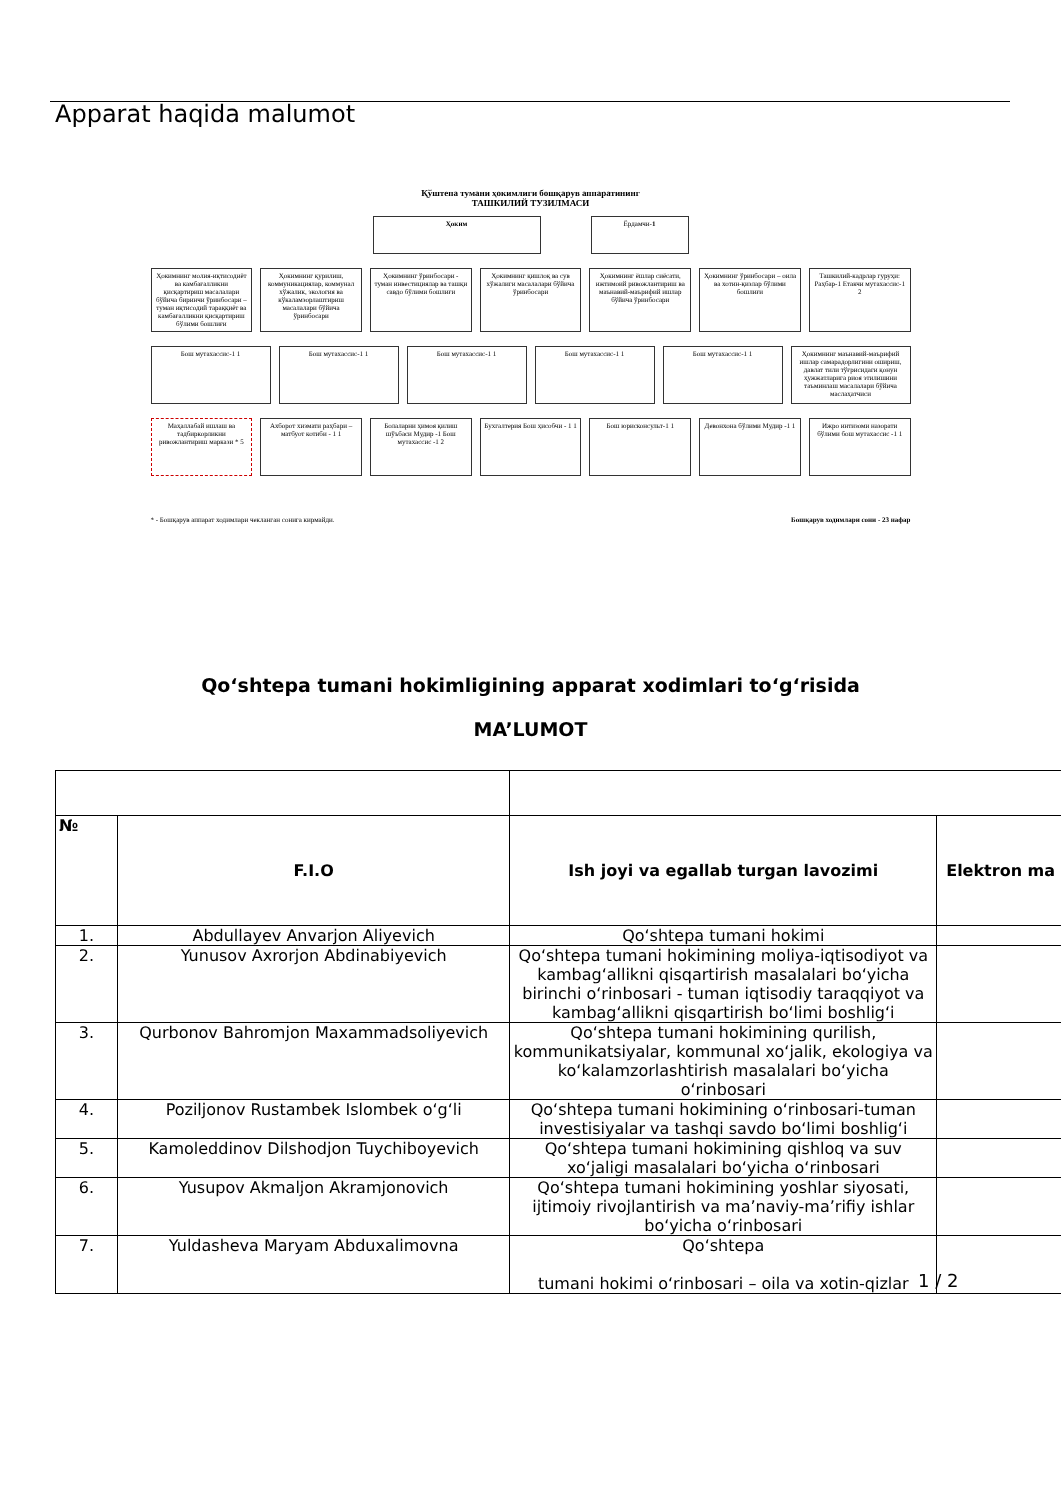Apparat haqida malumot
Қўштепа тумани ҳокимлиги бошқарув аппаратининг
ТАШКИЛИЙ ТУЗИЛМАСИ
Ҳоким Ёрдамчи-1
Ҳокимнинг молия-иқтисодиёт ва камбағалликни қисқартириш масалалари бўйича биринчи ўринбосари – туман иқтисодий тараққиёт ва камбағалликни қисқартириш бўлими бошлиғи
Ҳокимнинг қурилиш, коммуникациялар, коммунал хўжалик, экология ва кўкаламзорлаштириш масалалари бўйича ўринбосари
Ҳокимнинг ўринбосари - туман инвестициялар ва ташқи савдо бўлими бошлиғи
Ҳокимнинг қишлоқ ва сув хўжалиги масалалари бўйича ўринбосари
Ҳокимнинг ёшлар сиёсати, ижтимоий ривожлантириш ва маънавий-маърифий ишлар бўйича ўринбосари
Ҳокимнинг ўринбосари – оила ва хотин-қизлар бўлими бошлиғи
Ташкилий-кадрлар гуруҳи: Раҳбар-1 Етакчи мутахассис-1 2
Бош мутахассис-1 1 Бош мутахассис-1 1 Бош мутахассис-1 1 Бош мутахассис-1 1 Бош мутахассис-1 1 Ҳокимнинг маънавий-маърифий ишлар самарадорлигини ошириш, давлат тили тўғрисидаги қонун ҳужжатларига риоя этилишини таъминлаш масалалари бўйича маслаҳатчиси
Маҳаллабай ишлаш ва тадбиркорликни ривожлантириш маркази * 5
Ахборот хизмати раҳбари – матбуот котиби - 1 1
Болаларни ҳимоя қилиш шўъбаси Мудир -1 Бош мутахассис -1 2
Бухгалтерия Бош ҳисобчи - 1 1 Бош юрисконсульт-1 1 Девонхона бўлими Мудир -1 1 Ижро интизоми назорати бўлими бош мутахассис -1 1
* - Бошқарув аппарат ходимлари чекланган сонига кирмайди. Бошқарув ходимлари сони - 23 нафар
Qo‘shtepa tumani hokimligining apparat xodimlari to‘g‘risida
MA’LUMOT
| № | F.I.O | Ish joyi va egallab turgan lavozimi | Elektron ma |
| --- | --- | --- | --- |
| 1. | Abdullayev Anvarjon Aliyevich | Qo‘shtepa tumani hokimi | |
| 2. | Yunusov Axrorjon Abdinabiyevich | Qo‘shtepa tumani hokimining moliya-iqtisodiyot va kambag‘allikni qisqartirish masalalari bo‘yicha birinchi o‘rinbosari - tuman iqtisodiy taraqqiyot va kambag‘allikni qisqartirish bo‘limi boshlig‘i | |
| 3. | Qurbonov Bahromjon Maxammadsoliyevich | Qo‘shtepa tumani hokimining qurilish, kommunikatsiyalar, kommunal xo‘jalik, ekologiya va ko‘kalamzorlashtirish masalalari bo‘yicha o‘rinbosari | |
| 4. | Poziljonov Rustambek Islombek o‘g‘li | Qo‘shtepa tumani hokimining o‘rinbosari-tuman investisiyalar va tashqi savdo bo‘limi boshlig‘i | |
| 5. | Kamoleddinov Dilshodjon Tuychiboyevich | Qo‘shtepa tumani hokimining qishloq va suv xo‘jaligi masalalari bo‘yicha o‘rinbosari | |
| 6. | Yusupov Akmaljon Akramjonovich | Qo‘shtepa tumani hokimining yoshlar siyosati, ijtimoiy rivojlantirish va ma’naviy-ma’rifiy ishlar bo‘yicha o‘rinbosari | |
| 7. | Yuldasheva Maryam Abduxalimovna | Qo‘shtepa tumani hokimi o‘rinbosari – oila va xotin-qizlar | |
1 / 2